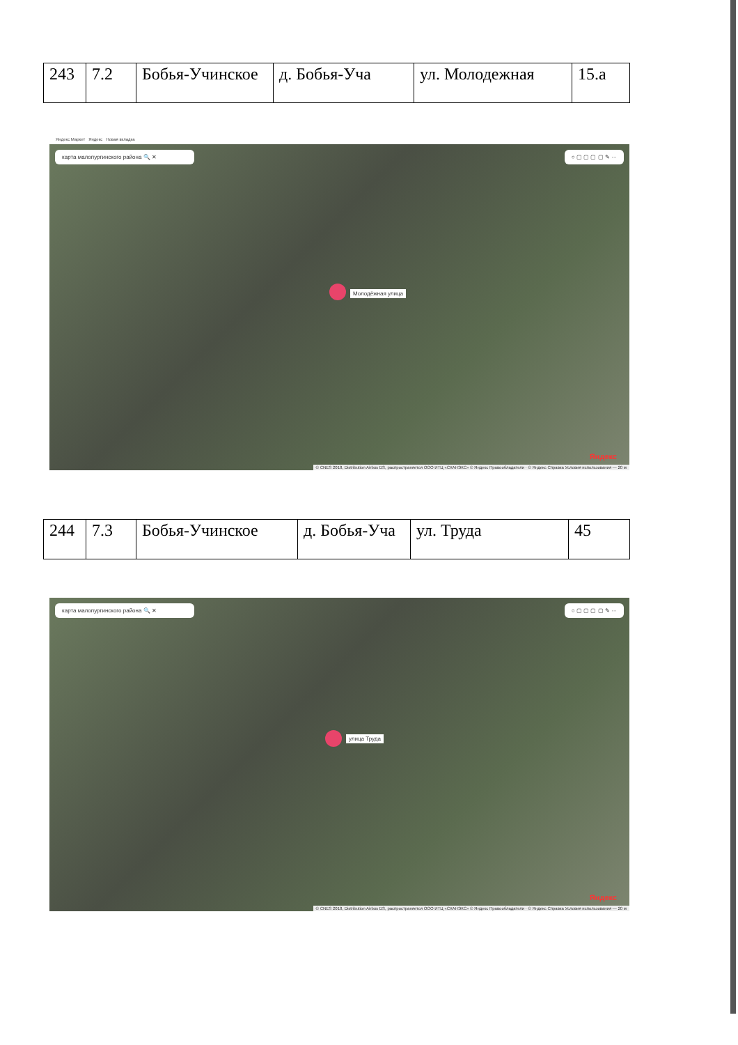| 243 | 7.2 | Бобья-Учинское | д. Бобья-Уча | ул. Молодежная | 15.а |
Яндекс Маркет Яндекс Новая вкладка
карта малопургинского района 🔍 ✕ ○ ▢ ▢ ▢ ▢ ✎ ···
Молодёжная улица
Яндекс
© CNES 2018, Distribution Airbus DS, распространяется ООО ИТЦ «СКАНЭКС» © Яндекс Правообладатели · © Яндекс Справка Условия использования — 20 м
| 244 | 7.3 | Бобья-Учинское | д. Бобья-Уча | ул. Труда | 45 |
карта малопургинского района 🔍 ✕ ○ ▢ ▢ ▢ ▢ ✎ ···
улица Труда
Яндекс
© CNES 2018, Distribution Airbus DS, распространяется ООО ИТЦ «СКАНЭКС» © Яндекс Правообладатели · © Яндекс Справка Условия использования — 20 м